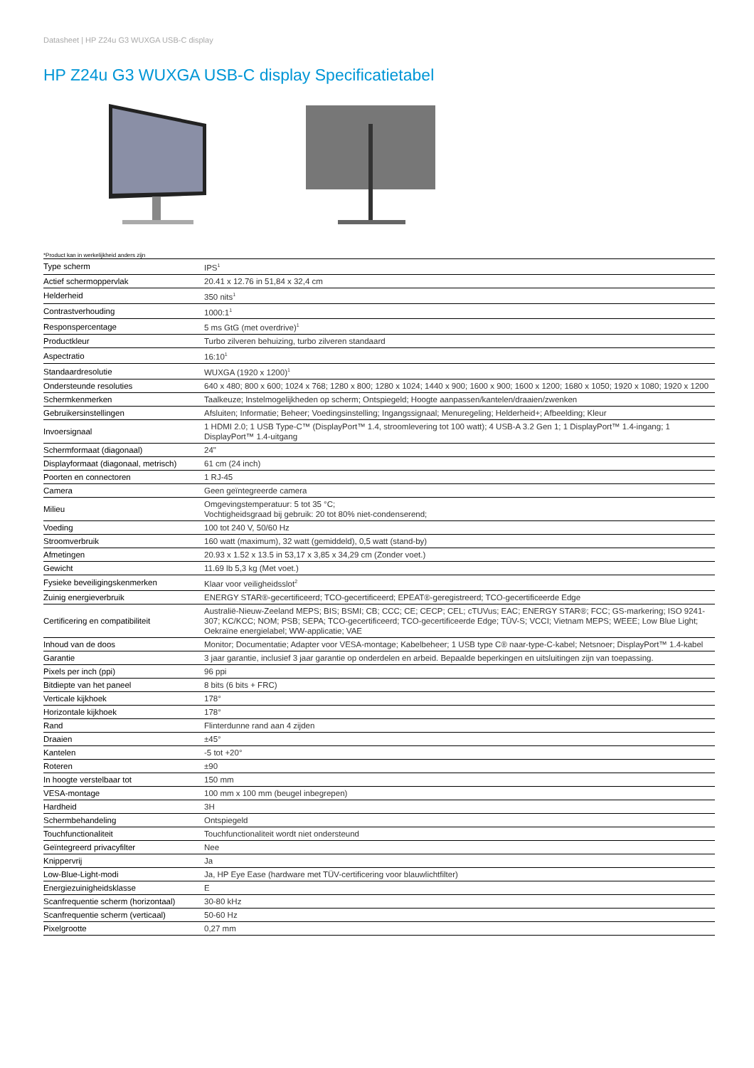Datasheet | HP Z24u G3 WUXGA USB-C display
HP Z24u G3 WUXGA USB-C display Specificatietabel
*Product kan in werkelijkheid anders zijn
| Type scherm | IPS<sup>1</sup> |
| Actief schermoppervlak | 20.41 x 12.76 in 51,84 x 32,4 cm |
| Helderheid | 350 nits<sup>1</sup> |
| Contrastverhouding | 1000:1<sup>1</sup> |
| Responspercentage | 5 ms GtG (met overdrive)<sup>1</sup> |
| Productkleur | Turbo zilveren behuizing, turbo zilveren standaard |
| Aspectratio | 16:10<sup>1</sup> |
| Standaardresolutie | WUXGA (1920 x 1200)<sup>1</sup> |
| Ondersteunde resoluties | 640 x 480; 800 x 600; 1024 x 768; 1280 x 800; 1280 x 1024; 1440 x 900; 1600 x 900; 1600 x 1200; 1680 x 1050; 1920 x 1080; 1920 x 1200 |
| Schermkenmerken | Taalkeuze; Instelmogelijkheden op scherm; Ontspiegeld; Hoogte aanpassen/kantelen/draaien/zwenken |
| Gebruikersinstellingen | Afsluiten; Informatie; Beheer; Voedingsinstelling; Ingangssignaal; Menuregeling; Helderheid+; Afbeelding; Kleur |
| Invoersignaal | 1 HDMI 2.0; 1 USB Type-C™ (DisplayPort™ 1.4, stroomlevering tot 100 watt); 4 USB-A 3.2 Gen 1; 1 DisplayPort™ 1.4-ingang; 1 DisplayPort™ 1.4-uitgang |
| Schermformaat (diagonaal) | 24" |
| Displayformaat (diagonaal, metrisch) | 61 cm (24 inch) |
| Poorten en connectoren | 1 RJ-45 |
| Camera | Geen geïntegreerde camera |
| Milieu | Omgevingstemperatuur: 5 tot 35 °C; Vochtigheidsgraad bij gebruik: 20 tot 80% niet-condenserend; |
| Voeding | 100 tot 240 V, 50/60 Hz |
| Stroomverbruik | 160 watt (maximum), 32 watt (gemiddeld), 0,5 watt (stand-by) |
| Afmetingen | 20.93 x 1.52 x 13.5 in 53,17 x 3,85 x 34,29 cm (Zonder voet.) |
| Gewicht | 11.69 lb 5,3 kg (Met voet.) |
| Fysieke beveiligingskenmerken | Klaar voor veiligheidsslot<sup>2</sup> |
| Zuinig energieverbruik | ENERGY STAR®-gecertificeerd; TCO-gecertificeerd; EPEAT®-geregistreerd; TCO-gecertificeerde Edge |
| Certificering en compatibiliteit | Australië-Nieuw-Zeeland MEPS; BIS; BSMI; CB; CCC; CE; CECP; CEL; cTUVus; EAC; ENERGY STAR®; FCC; GS-markering; ISO 9241-307; KC/KCC; NOM; PSB; SEPA; TCO-gecertificeerd; TCO-gecertificeerde Edge; TÜV-S; VCCI; Vietnam MEPS; WEEE; Low Blue Light; Oekraïne energielabel; WW-applicatie; VAE |
| Inhoud van de doos | Monitor; Documentatie; Adapter voor VESA-montage; Kabelbeheer; 1 USB type C® naar-type-C-kabel; Netsnoer; DisplayPort™ 1.4-kabel |
| Garantie | 3 jaar garantie, inclusief 3 jaar garantie op onderdelen en arbeid. Bepaalde beperkingen en uitsluitingen zijn van toepassing. |
| Pixels per inch (ppi) | 96 ppi |
| Bitdiepte van het paneel | 8 bits (6 bits + FRC) |
| Verticale kijkhoek | 178° |
| Horizontale kijkhoek | 178° |
| Rand | Flinterdunne rand aan 4 zijden |
| Draaien | ±45° |
| Kantelen | -5 tot +20° |
| Roteren | ±90 |
| In hoogte verstelbaar tot | 150 mm |
| VESA-montage | 100 mm x 100 mm (beugel inbegrepen) |
| Hardheid | 3H |
| Schermbehandeling | Ontspiegeld |
| Touchfunctionaliteit | Touchfunctionaliteit wordt niet ondersteund |
| Geïntegreerd privacyfilter | Nee |
| Knippervrij | Ja |
| Low-Blue-Light-modi | Ja, HP Eye Ease (hardware met TÜV-certificering voor blauwlichtfilter) |
| Energiezuinigheidsklasse | E |
| Scanfrequentie scherm (horizontaal) | 30-80 kHz |
| Scanfrequentie scherm (verticaal) | 50-60 Hz |
| Pixelgrootte | 0,27 mm |